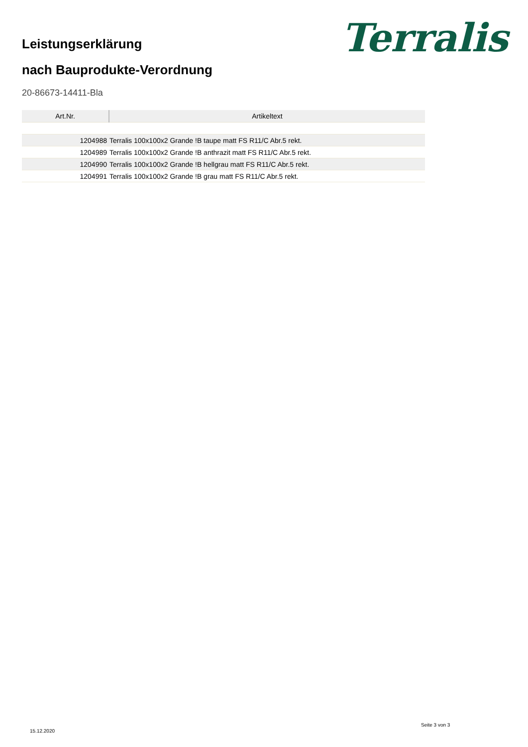Leistungserklärung
nach Bauprodukte-Verordnung
Terralis
20-86673-14411-Bla
| Art.Nr. | Artikeltext |
| --- | --- |
| 1204988 | Terralis 100x100x2 Grande !B taupe matt FS R11/C Abr.5 rekt. |
| 1204989 | Terralis 100x100x2 Grande !B anthrazit matt FS R11/C Abr.5 rekt. |
| 1204990 | Terralis 100x100x2 Grande !B hellgrau matt FS R11/C Abr.5 rekt. |
| 1204991 | Terralis 100x100x2 Grande !B grau matt FS R11/C Abr.5 rekt. |
15.12.2020
Seite 3 von 3